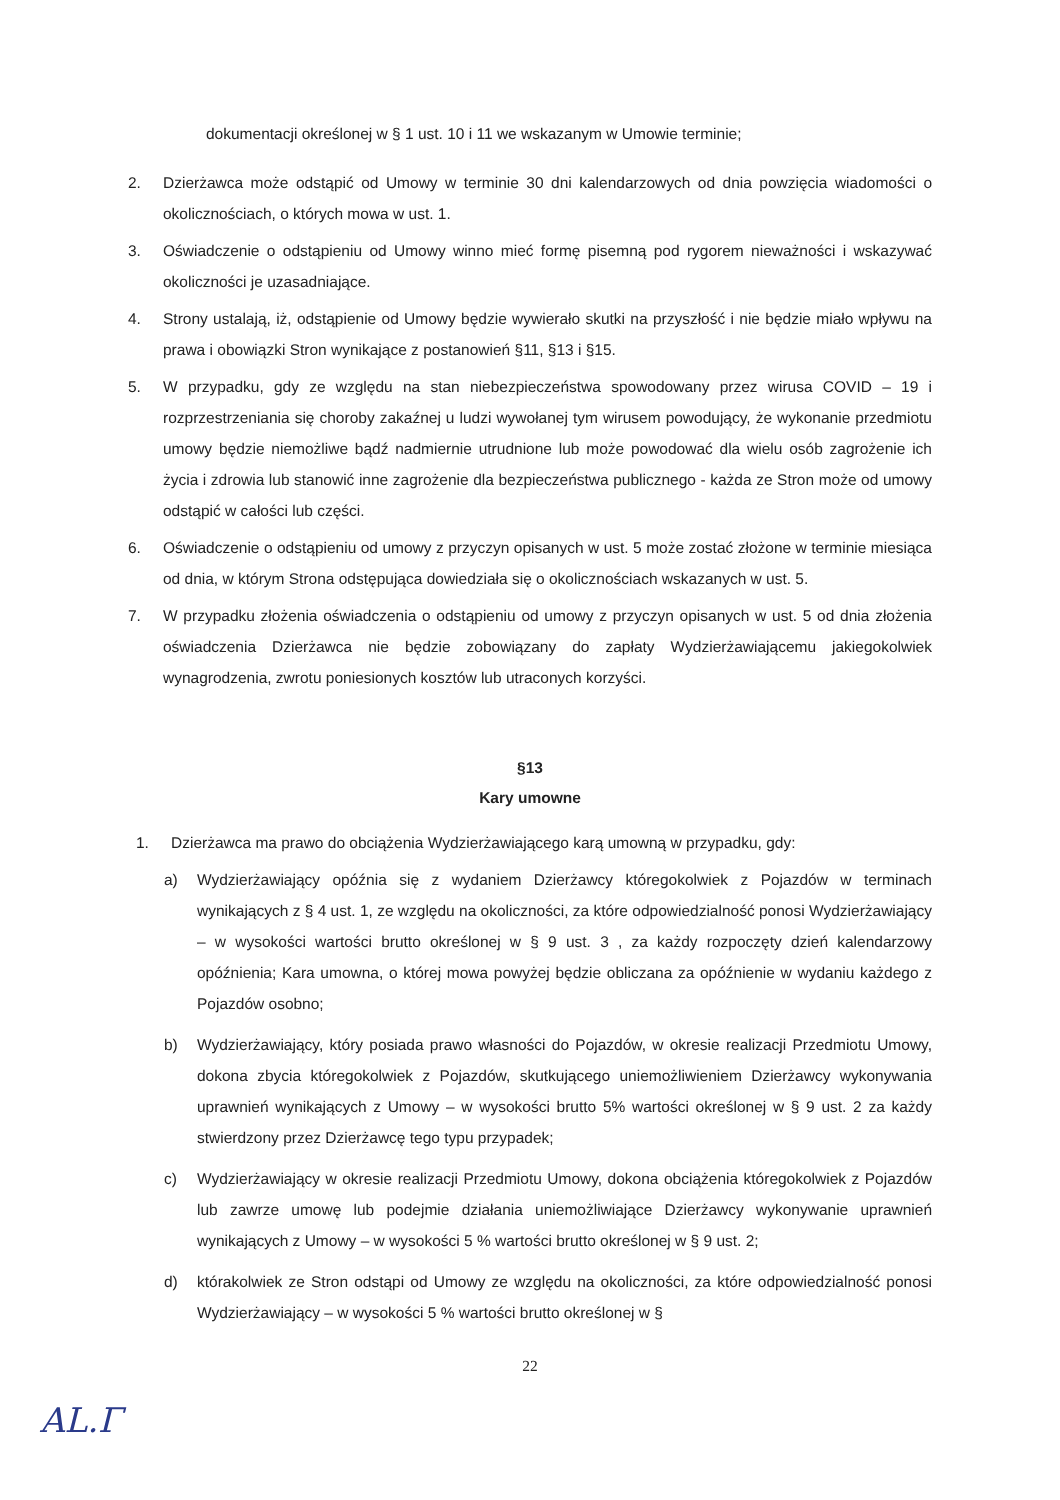dokumentacji określonej w § 1 ust. 10 i 11 we wskazanym w Umowie terminie;
2. Dzierżawca może odstąpić od Umowy w terminie 30 dni kalendarzowych od dnia powzięcia wiadomości o okolicznościach, o których mowa w ust. 1.
3. Oświadczenie o odstąpieniu od Umowy winno mieć formę pisemną pod rygorem nieważności i wskazywać okoliczności je uzasadniające.
4. Strony ustalają, iż, odstąpienie od Umowy będzie wywierało skutki na przyszłość i nie będzie miało wpływu na prawa i obowiązki Stron wynikające z postanowień §11, §13 i §15.
5. W przypadku, gdy ze względu na stan niebezpieczeństwa spowodowany przez wirusa COVID – 19 i rozprzestrzeniania się choroby zakaźnej u ludzi wywołanej tym wirusem powodujący, że wykonanie przedmiotu umowy będzie niemożliwe bądź nadmiernie utrudnione lub może powodować dla wielu osób zagrożenie ich życia i zdrowia lub stanowić inne zagrożenie dla bezpieczeństwa publicznego - każda ze Stron może od umowy odstąpić w całości lub części.
6. Oświadczenie o odstąpieniu od umowy z przyczyn opisanych w ust. 5 może zostać złożone w terminie miesiąca od dnia, w którym Strona odstępująca dowiedziała się o okolicznościach wskazanych w ust. 5.
7. W przypadku złożenia oświadczenia o odstąpieniu od umowy z przyczyn opisanych w ust. 5 od dnia złożenia oświadczenia Dzierżawca nie będzie zobowiązany do zapłaty Wydzierżawiającemu jakiegokolwiek wynagrodzenia, zwrotu poniesionych kosztów lub utraconych korzyści.
§13
Kary umowne
1. Dzierżawca ma prawo do obciążenia Wydzierżawiającego karą umowną w przypadku, gdy:
a) Wydzierżawiający opóźnia się z wydaniem Dzierżawcy któregokolwiek z Pojazdów w terminach wynikających z § 4 ust. 1, ze względu na okoliczności, za które odpowiedzialność ponosi Wydzierżawiający – w wysokości wartości brutto określonej w § 9 ust. 3 , za każdy rozpoczęty dzień kalendarzowy opóźnienia; Kara umowna, o której mowa powyżej będzie obliczana za opóźnienie w wydaniu każdego z Pojazdów osobno;
b) Wydzierżawiający, który posiada prawo własności do Pojazdów, w okresie realizacji Przedmiotu Umowy, dokona zbycia któregokolwiek z Pojazdów, skutkującego uniemożliwieniem Dzierżawcy wykonywania uprawnień wynikających z Umowy – w wysokości brutto 5% wartości określonej w § 9 ust. 2 za każdy stwierdzony przez Dzierżawcę tego typu przypadek;
c) Wydzierżawiający w okresie realizacji Przedmiotu Umowy, dokona obciążenia któregokolwiek z Pojazdów lub zawrze umowę lub podejmie działania uniemożliwiające Dzierżawcy wykonywanie uprawnień wynikających z Umowy – w wysokości 5 % wartości brutto określonej w § 9 ust. 2;
d) którakolwiek ze Stron odstąpi od Umowy ze względu na okoliczności, za które odpowiedzialność ponosi Wydzierżawiający – w wysokości 5 % wartości brutto określonej w §
22
AL.Γ